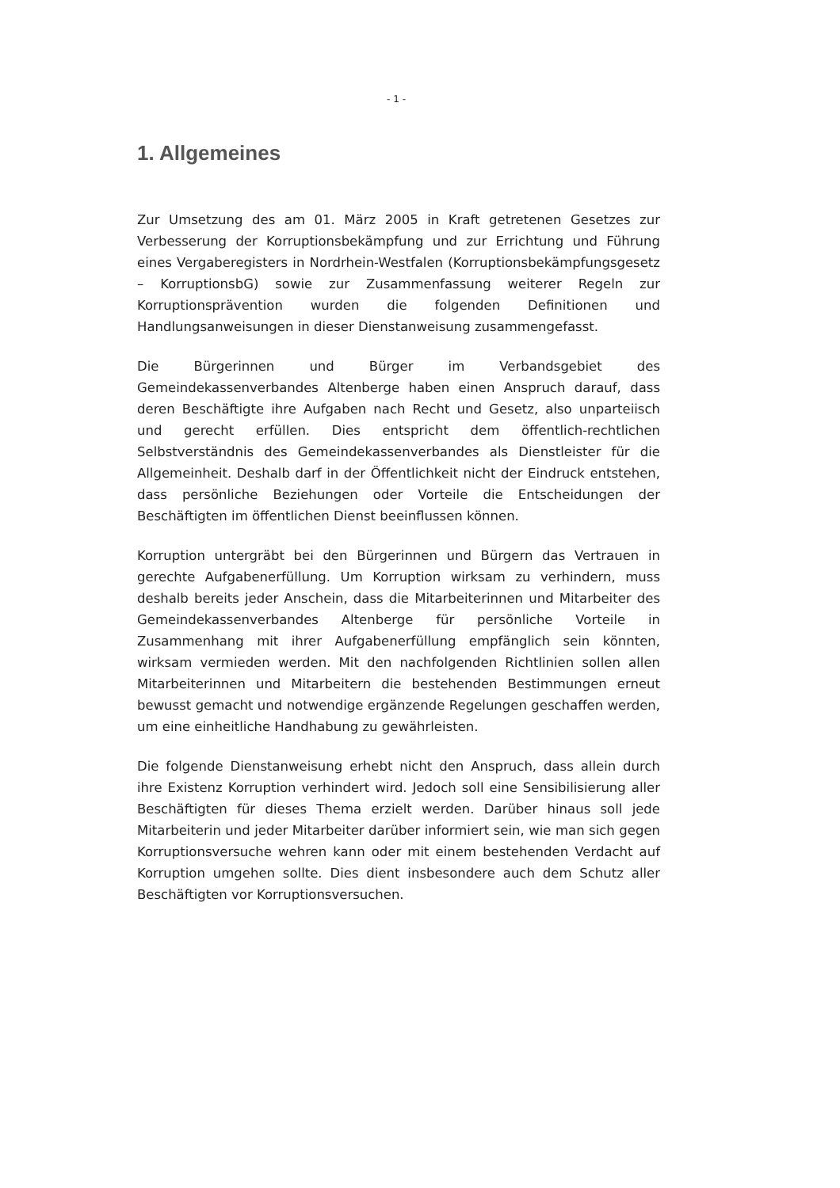- 1 -
1. Allgemeines
Zur Umsetzung des am 01. März 2005 in Kraft getretenen Gesetzes zur Verbesserung der Korruptionsbekämpfung und zur Errichtung und Führung eines Vergaberegisters in Nordrhein-Westfalen (Korruptionsbekämpfungsgesetz – KorruptionsbG) sowie zur Zusammenfassung weiterer Regeln zur Korruptionsprävention wurden die folgenden Definitionen und Handlungsanweisungen in dieser Dienstanweisung zusammengefasst.
Die Bürgerinnen und Bürger im Verbandsgebiet des Gemeindekassenverbandes Altenberge haben einen Anspruch darauf, dass deren Beschäftigte ihre Aufgaben nach Recht und Gesetz, also unparteiisch und gerecht erfüllen. Dies entspricht dem öffentlich-rechtlichen Selbstverständnis des Gemeindekassenverbandes als Dienstleister für die Allgemeinheit. Deshalb darf in der Öffentlichkeit nicht der Eindruck entstehen, dass persönliche Beziehungen oder Vorteile die Entscheidungen der Beschäftigten im öffentlichen Dienst beeinflussen können.
Korruption untergräbt bei den Bürgerinnen und Bürgern das Vertrauen in gerechte Aufgabenerfüllung. Um Korruption wirksam zu verhindern, muss deshalb bereits jeder Anschein, dass die Mitarbeiterinnen und Mitarbeiter des Gemeindekassenverbandes Altenberge für persönliche Vorteile in Zusammenhang mit ihrer Aufgabenerfüllung empfänglich sein könnten, wirksam vermieden werden. Mit den nachfolgenden Richtlinien sollen allen Mitarbeiterinnen und Mitarbeitern die bestehenden Bestimmungen erneut bewusst gemacht und notwendige ergänzende Regelungen geschaffen werden, um eine einheitliche Handhabung zu gewährleisten.
Die folgende Dienstanweisung erhebt nicht den Anspruch, dass allein durch ihre Existenz Korruption verhindert wird. Jedoch soll eine Sensibilisierung aller Beschäftigten für dieses Thema erzielt werden. Darüber hinaus soll jede Mitarbeiterin und jeder Mitarbeiter darüber informiert sein, wie man sich gegen Korruptionsversuche wehren kann oder mit einem bestehenden Verdacht auf Korruption umgehen sollte. Dies dient insbesondere auch dem Schutz aller Beschäftigten vor Korruptionsversuchen.